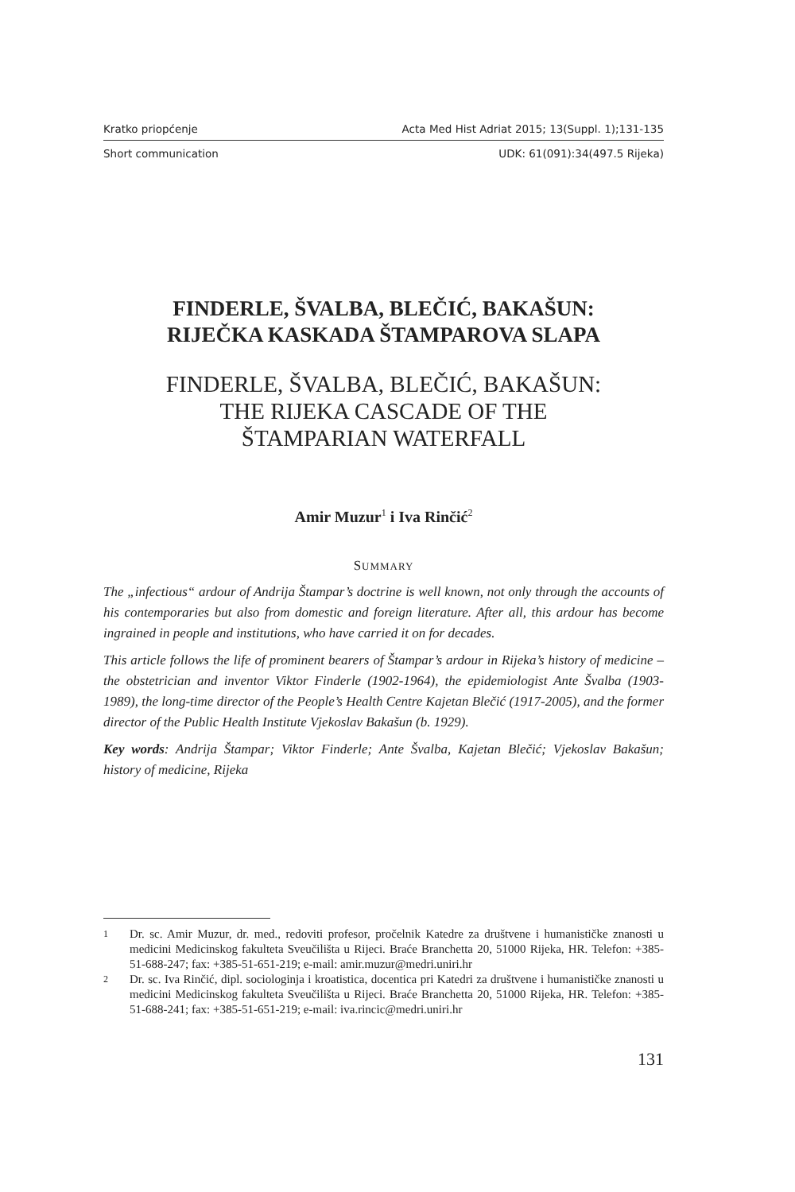Kratko priopćenje Acta Med Hist Adriat 2015; 13(Suppl. 1);131-135
Short communication UDK: 61(091):34(497.5 Rijeka)
FINDERLE, ŠVALBA, BLEČIĆ, BAKAŠUN:
RIJEČKA KASKADA ŠTAMPAROVA SLAPA
FINDERLE, ŠVALBA, BLEČIĆ, BAKAŠUN:
THE RIJEKA CASCADE OF THE
ŠTAMPARIAN WATERFALL
Amir Muzur<sup>1</sup> i Iva Rinčić<sup>2</sup>
SUMMARY
The „infectious“ ardour of Andrija Štampar’s doctrine is well known, not only through the accounts of his contemporaries but also from domestic and foreign literature. After all, this ardour has become ingrained in people and institutions, who have carried it on for decades.
This article follows the life of prominent bearers of Štampar’s ardour in Rijeka’s history of medicine – the obstetrician and inventor Viktor Finderle (1902-1964), the epidemiologist Ante Švalba (1903-1989), the long-time director of the People’s Health Centre Kajetan Blečić (1917-2005), and the former director of the Public Health Institute Vjekoslav Bakašun (b. 1929).
Key words: Andrija Štampar; Viktor Finderle; Ante Švalba, Kajetan Blečić; Vjekoslav Bakašun; history of medicine, Rijeka
1 Dr. sc. Amir Muzur, dr. med., redoviti profesor, pročelnik Katedre za društvene i humanističke znanosti u medicini Medicinskog fakulteta Sveučilišta u Rijeci. Braće Branchetta 20, 51000 Rijeka, HR. Telefon: +385-51-688-247; fax: +385-51-651-219; e-mail: amir.muzur@medri.uniri.hr
2 Dr. sc. Iva Rinčić, dipl. sociologinja i kroatistica, docentica pri Katedri za društvene i humanističke znanosti u medicini Medicinskog fakulteta Sveučilišta u Rijeci. Braće Branchetta 20, 51000 Rijeka, HR. Telefon: +385-51-688-241; fax: +385-51-651-219; e-mail: iva.rincic@medri.uniri.hr
131